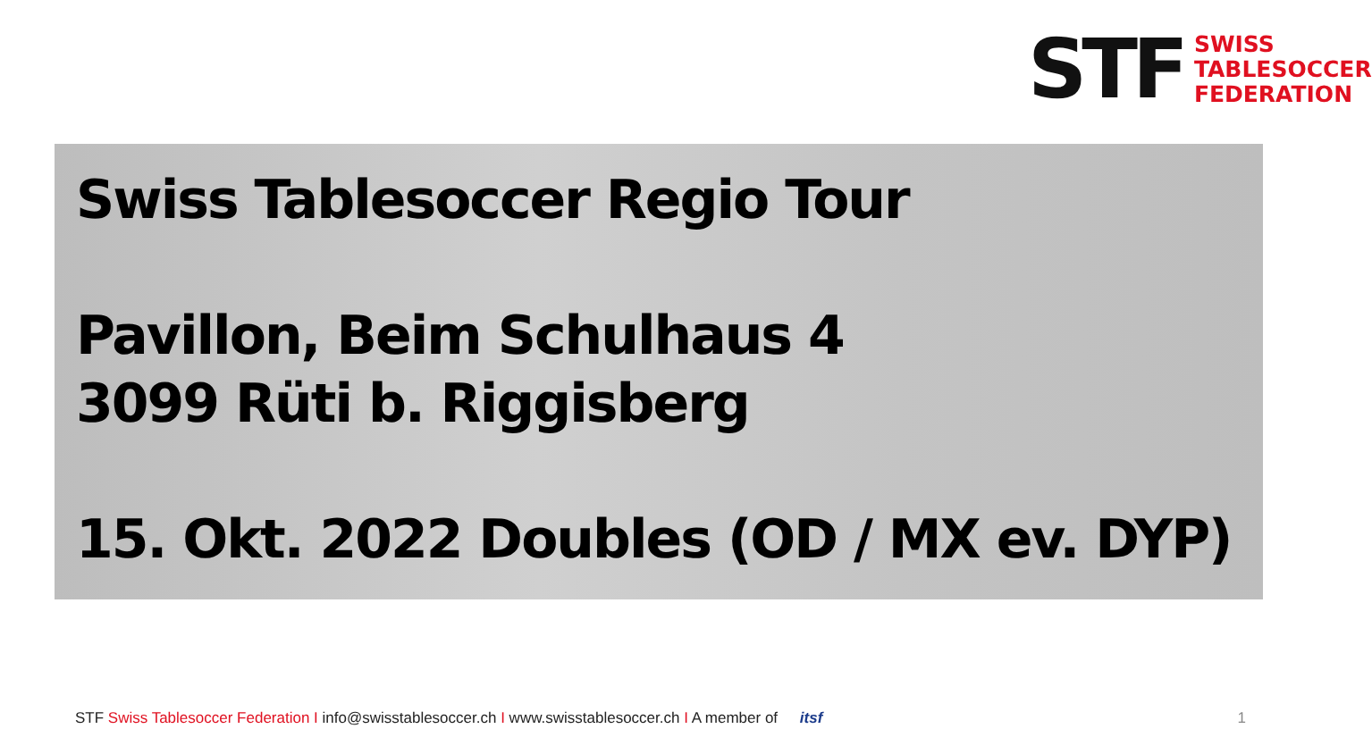STF
SWISS
TABLESOCCER
FEDERATION
Swiss Tablesoccer Regio Tour
Pavillon, Beim Schulhaus 4
3099 Rüti b. Riggisberg
15. Okt. 2022 Doubles (OD / MX ev. DYP)
STF Swiss Tablesoccer Federation I info@swisstablesoccer.ch I www.swisstablesoccer.ch I A member of itsf 1